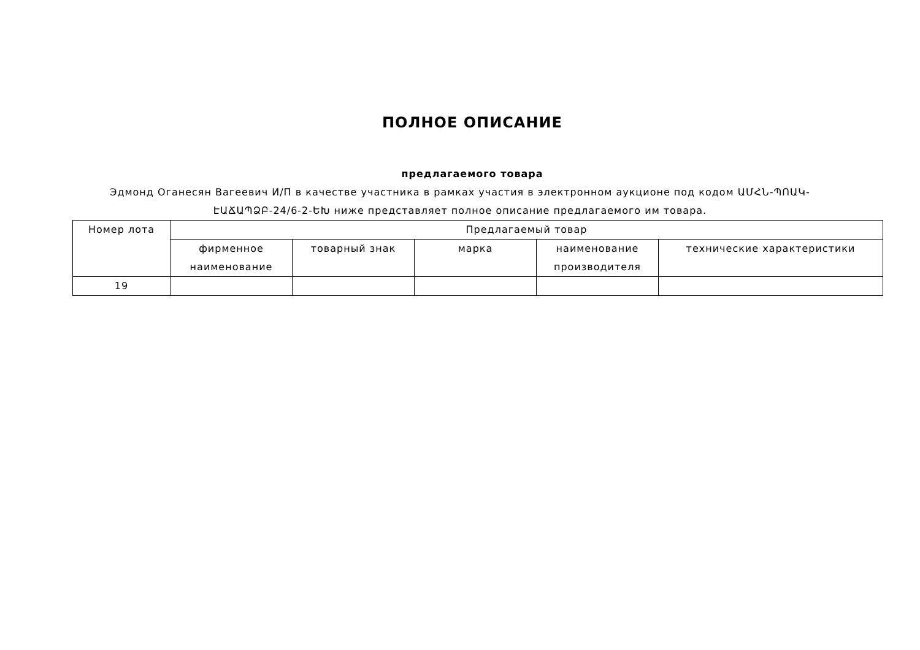ПОЛНОЕ ОПИСАНИЕ
предлагаемого товара
Эдмонд Оганесян Вагеевич И/П в качестве участника в рамках участия в электронном аукционе под кодом ԱՄՀՆ-ՊՈԱԿ-ԷԱՃԱՊՁԲ-24/6-2-ԵԽ ниже представляет полное описание предлагаемого им товара.
| Номер лота | Предлагаемый товар | | | | |
| --- | --- | --- | --- | --- | --- |
| | фирменное наименование | товарный знак | марка | наименование производителя | технические характеристики |
| 19 | | | | | |